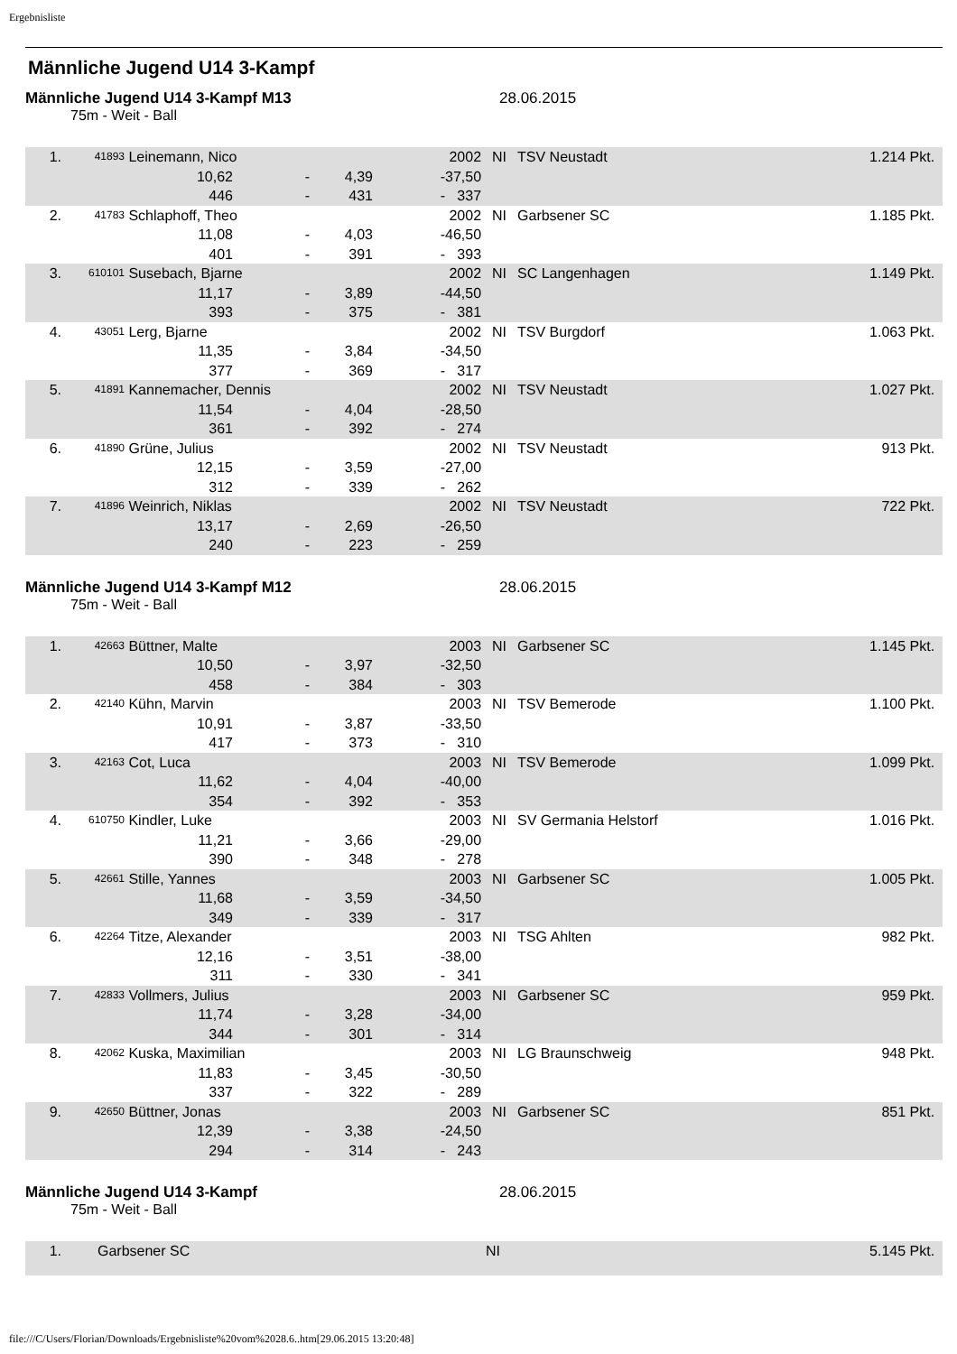Ergebnisliste
Männliche Jugend U14 3-Kampf
Männliche Jugend U14 3-Kampf M13 28.06.2015
75m - Weit - Ball
| 1. | 41893 | Leinemann, Nico | | | | | 2002 | NI | TSV Neustadt | 1.214 Pkt. |
| | | | 10,62 | - | 4,39 | - | 37,50 | | | |
| | | | 446 | - | 431 | - | 337 | | | |
| 2. | 41783 | Schlaphoff, Theo | | | | | 2002 | NI | Garbsener SC | 1.185 Pkt. |
| | | | 11,08 | - | 4,03 | - | 46,50 | | | |
| | | | 401 | - | 391 | - | 393 | | | |
| 3. | 610101 | Susebach, Bjarne | | | | | 2002 | NI | SC Langenhagen | 1.149 Pkt. |
| | | | 11,17 | - | 3,89 | - | 44,50 | | | |
| | | | 393 | - | 375 | - | 381 | | | |
| 4. | 43051 | Lerg, Bjarne | | | | | 2002 | NI | TSV Burgdorf | 1.063 Pkt. |
| | | | 11,35 | - | 3,84 | - | 34,50 | | | |
| | | | 377 | - | 369 | - | 317 | | | |
| 5. | 41891 | Kannemacher, Dennis | | | | | 2002 | NI | TSV Neustadt | 1.027 Pkt. |
| | | | 11,54 | - | 4,04 | - | 28,50 | | | |
| | | | 361 | - | 392 | - | 274 | | | |
| 6. | 41890 | Grüne, Julius | | | | | 2002 | NI | TSV Neustadt | 913 Pkt. |
| | | | 12,15 | - | 3,59 | - | 27,00 | | | |
| | | | 312 | - | 339 | - | 262 | | | |
| 7. | 41896 | Weinrich, Niklas | | | | | 2002 | NI | TSV Neustadt | 722 Pkt. |
| | | | 13,17 | - | 2,69 | - | 26,50 | | | |
| | | | 240 | - | 223 | - | 259 | | | |
Männliche Jugend U14 3-Kampf M12 28.06.2015
75m - Weit - Ball
| 1. | 42663 | Büttner, Malte | | | | | 2003 | NI | Garbsener SC | 1.145 Pkt. |
| | | | 10,50 | - | 3,97 | - | 32,50 | | | |
| | | | 458 | - | 384 | - | 303 | | | |
| 2. | 42140 | Kühn, Marvin | | | | | 2003 | NI | TSV Bemerode | 1.100 Pkt. |
| | | | 10,91 | - | 3,87 | - | 33,50 | | | |
| | | | 417 | - | 373 | - | 310 | | | |
| 3. | 42163 | Cot, Luca | | | | | 2003 | NI | TSV Bemerode | 1.099 Pkt. |
| | | | 11,62 | - | 4,04 | - | 40,00 | | | |
| | | | 354 | - | 392 | - | 353 | | | |
| 4. | 610750 | Kindler, Luke | | | | | 2003 | NI | SV Germania Helstorf | 1.016 Pkt. |
| | | | 11,21 | - | 3,66 | - | 29,00 | | | |
| | | | 390 | - | 348 | - | 278 | | | |
| 5. | 42661 | Stille, Yannes | | | | | 2003 | NI | Garbsener SC | 1.005 Pkt. |
| | | | 11,68 | - | 3,59 | - | 34,50 | | | |
| | | | 349 | - | 339 | - | 317 | | | |
| 6. | 42264 | Titze, Alexander | | | | | 2003 | NI | TSG Ahlten | 982 Pkt. |
| | | | 12,16 | - | 3,51 | - | 38,00 | | | |
| | | | 311 | - | 330 | - | 341 | | | |
| 7. | 42833 | Vollmers, Julius | | | | | 2003 | NI | Garbsener SC | 959 Pkt. |
| | | | 11,74 | - | 3,28 | - | 34,00 | | | |
| | | | 344 | - | 301 | - | 314 | | | |
| 8. | 42062 | Kuska, Maximilian | | | | | 2003 | NI | LG Braunschweig | 948 Pkt. |
| | | | 11,83 | - | 3,45 | - | 30,50 | | | |
| | | | 337 | - | 322 | - | 289 | | | |
| 9. | 42650 | Büttner, Jonas | | | | | 2003 | NI | Garbsener SC | 851 Pkt. |
| | | | 12,39 | - | 3,38 | - | 24,50 | | | |
| | | | 294 | - | 314 | - | 243 | | | |
Männliche Jugend U14 3-Kampf 28.06.2015
75m - Weit - Ball
| 1. | | Garbsener SC | NI | | 5.145 Pkt. |
file:///C/Users/Florian/Downloads/Ergebnisliste%20vom%2028.6..htm[29.06.2015 13:20:48]